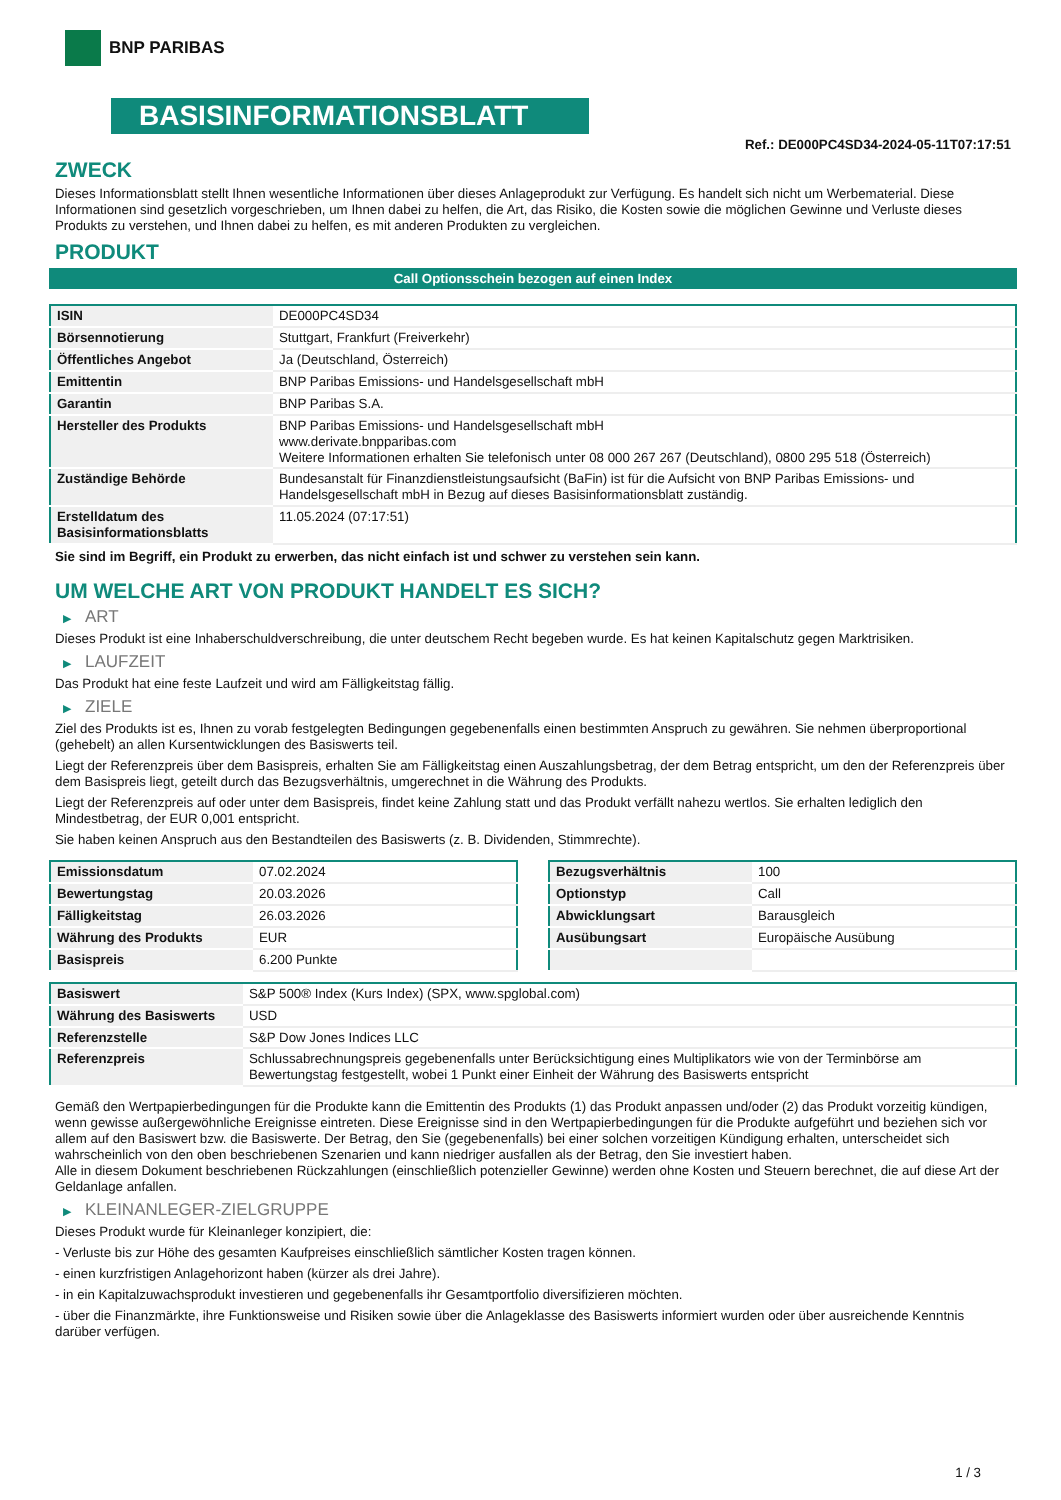BNP PARIBAS
BASISINFORMATIONSBLATT
Ref.: DE000PC4SD34-2024-05-11T07:17:51
ZWECK
Dieses Informationsblatt stellt Ihnen wesentliche Informationen über dieses Anlageprodukt zur Verfügung. Es handelt sich nicht um Werbematerial. Diese Informationen sind gesetzlich vorgeschrieben, um Ihnen dabei zu helfen, die Art, das Risiko, die Kosten sowie die möglichen Gewinne und Verluste dieses Produkts zu verstehen, und Ihnen dabei zu helfen, es mit anderen Produkten zu vergleichen.
PRODUKT
Call Optionsschein bezogen auf einen Index
| ISIN | DE000PC4SD34 |
| Börsennotierung | Stuttgart, Frankfurt (Freiverkehr) |
| Öffentliches Angebot | Ja (Deutschland, Österreich) |
| Emittentin | BNP Paribas Emissions- und Handelsgesellschaft mbH |
| Garantin | BNP Paribas S.A. |
| Hersteller des Produkts | BNP Paribas Emissions- und Handelsgesellschaft mbH www.derivate.bnpparibas.com Weitere Informationen erhalten Sie telefonisch unter 08 000 267 267 (Deutschland), 0800 295 518 (Österreich) |
| Zuständige Behörde | Bundesanstalt für Finanzdienstleistungsaufsicht (BaFin) ist für die Aufsicht von BNP Paribas Emissions- und Handelsgesellschaft mbH in Bezug auf dieses Basisinformationsblatt zuständig. |
| Erstelldatum des Basisinformationsblatts | 11.05.2024 (07:17:51) |
Sie sind im Begriff, ein Produkt zu erwerben, das nicht einfach ist und schwer zu verstehen sein kann.
UM WELCHE ART VON PRODUKT HANDELT ES SICH?
▶ ART
Dieses Produkt ist eine Inhaberschuldverschreibung, die unter deutschem Recht begeben wurde. Es hat keinen Kapitalschutz gegen Marktrisiken.
▶ LAUFZEIT
Das Produkt hat eine feste Laufzeit und wird am Fälligkeitstag fällig.
▶ ZIELE
Ziel des Produkts ist es, Ihnen zu vorab festgelegten Bedingungen gegebenenfalls einen bestimmten Anspruch zu gewähren. Sie nehmen überproportional (gehebelt) an allen Kursentwicklungen des Basiswerts teil.
Liegt der Referenzpreis über dem Basispreis, erhalten Sie am Fälligkeitstag einen Auszahlungsbetrag, der dem Betrag entspricht, um den der Referenzpreis über dem Basispreis liegt, geteilt durch das Bezugsverhältnis, umgerechnet in die Währung des Produkts.
Liegt der Referenzpreis auf oder unter dem Basispreis, findet keine Zahlung statt und das Produkt verfällt nahezu wertlos. Sie erhalten lediglich den Mindestbetrag, der EUR 0,001 entspricht.
Sie haben keinen Anspruch aus den Bestandteilen des Basiswerts (z. B. Dividenden, Stimmrechte).
| Emissionsdatum | 07.02.2024 |
| Bewertungstag | 20.03.2026 |
| Fälligkeitstag | 26.03.2026 |
| Währung des Produkts | EUR |
| Basispreis | 6.200 Punkte |
| Bezugsverhältnis | 100 |
| Optionstyp | Call |
| Abwicklungsart | Barausgleich |
| Ausübungsart | Europäische Ausübung |
| Basiswert | S&P 500® Index (Kurs Index) (SPX, www.spglobal.com) |
| Währung des Basiswerts | USD |
| Referenzstelle | S&P Dow Jones Indices LLC |
| Referenzpreis | Schlussabrechnungspreis gegebenenfalls unter Berücksichtigung eines Multiplikators wie von der Terminbörse am Bewertungstag festgestellt, wobei 1 Punkt einer Einheit der Währung des Basiswerts entspricht |
Gemäß den Wertpapierbedingungen für die Produkte kann die Emittentin des Produkts (1) das Produkt anpassen und/oder (2) das Produkt vorzeitig kündigen, wenn gewisse außergewöhnliche Ereignisse eintreten. Diese Ereignisse sind in den Wertpapierbedingungen für die Produkte aufgeführt und beziehen sich vor allem auf den Basiswert bzw. die Basiswerte. Der Betrag, den Sie (gegebenenfalls) bei einer solchen vorzeitigen Kündigung erhalten, unterscheidet sich wahrscheinlich von den oben beschriebenen Szenarien und kann niedriger ausfallen als der Betrag, den Sie investiert haben.
Alle in diesem Dokument beschriebenen Rückzahlungen (einschließlich potenzieller Gewinne) werden ohne Kosten und Steuern berechnet, die auf diese Art der Geldanlage anfallen.
▶ KLEINANLEGER-ZIELGRUPPE
Dieses Produkt wurde für Kleinanleger konzipiert, die:
- Verluste bis zur Höhe des gesamten Kaufpreises einschließlich sämtlicher Kosten tragen können.
- einen kurzfristigen Anlagehorizont haben (kürzer als drei Jahre).
- in ein Kapitalzuwachsprodukt investieren und gegebenenfalls ihr Gesamtportfolio diversifizieren möchten.
- über die Finanzmärkte, ihre Funktionsweise und Risiken sowie über die Anlageklasse des Basiswerts informiert wurden oder über ausreichende Kenntnis darüber verfügen.
1 / 3